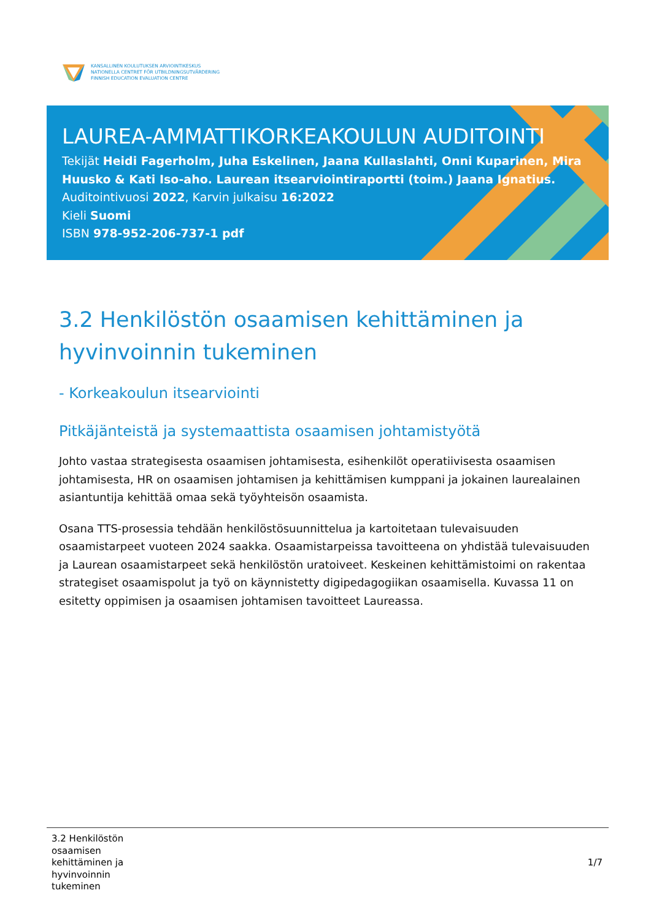KANSALLINEN KOULUTUKSEN ARVIOINTIKESKUS
NATIONELLA CENTRET FÖR UTBILDNINGSUTVÄRDERING
FINNISH EDUCATION EVALUATION CENTRE
LAUREA-AMMATTIKORKEAKOULUN AUDITOINTI
Tekijät Heidi Fagerholm, Juha Eskelinen, Jaana Kullaslahti, Onni Kuparinen, Mira Huusko & Kati Iso-aho. Laurean itsearviointiraportti (toim.) Jaana Ignatius.
Auditointivuosi 2022, Karvin julkaisu 16:2022
Kieli Suomi
ISBN 978-952-206-737-1 pdf
3.2 Henkilöstön osaamisen kehittäminen ja hyvinvoinnin tukeminen
- Korkeakoulun itsearviointi
Pitkäjänteistä ja systemaattista osaamisen johtamistyötä
Johto vastaa strategisesta osaamisen johtamisesta, esihenkilöt operatiivisesta osaamisen johtamisesta, HR on osaamisen johtamisen ja kehittämisen kumppani ja jokainen laurealainen asiantuntija kehittää omaa sekä työyhteisön osaamista.
Osana TTS-prosessia tehdään henkilöstösuunnittelua ja kartoitetaan tulevaisuuden osaamistarpeet vuoteen 2024 saakka. Osaamistarpeissa tavoitteena on yhdistää tulevaisuuden ja Laurean osaamistarpeet sekä henkilöstön uratoiveet. Keskeinen kehittämistoimi on rakentaa strategiset osaamispolut ja työ on käynnistetty digipedagogiikan osaamisella. Kuvassa 11 on esitetty oppimisen ja osaamisen johtamisen tavoitteet Laureassa.
3.2 Henkilöstön osaamisen kehittäminen ja hyvinvoinnin tukeminen
1/7